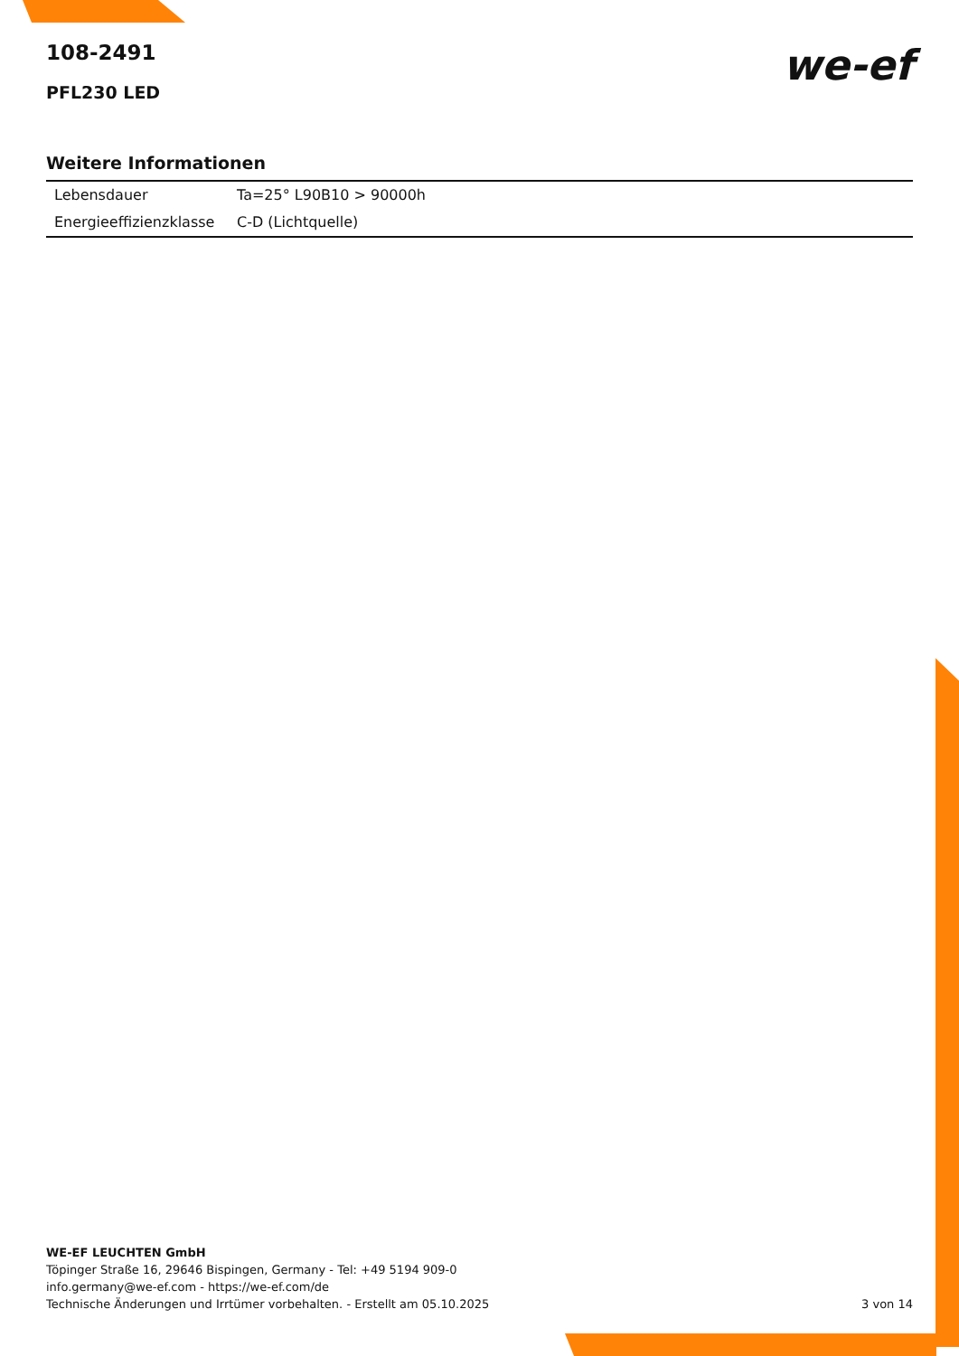108-2491
PFL230 LED
we-ef
Weitere Informationen
| Lebensdauer | Ta=25° L90B10 > 90000h |
| Energieeffizienzklasse | C-D (Lichtquelle) |
WE-EF LEUCHTEN GmbH
Töpinger Straße 16, 29646 Bispingen, Germany - Tel: +49 5194 909-0
info.germany@we-ef.com - https://we-ef.com/de
Technische Änderungen und Irrtümer vorbehalten. - Erstellt am 05.10.2025
3 von 14